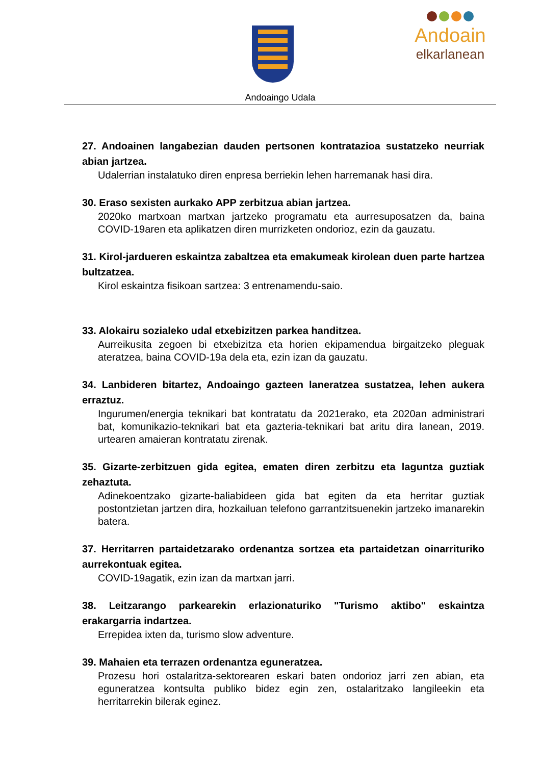Andoain
elkarlanean
Andoaingo Udala
27. Andoainen langabezian dauden pertsonen kontratazioa sustatzeko neurriak abian jartzea.
Udalerrian instalatuko diren enpresa berriekin lehen harremanak hasi dira.
30. Eraso sexisten aurkako APP zerbitzua abian jartzea.
2020ko martxoan martxan jartzeko programatu eta aurresuposatzen da, baina COVID-19aren eta aplikatzen diren murrizketen ondorioz, ezin da gauzatu.
31. Kirol-jardueren eskaintza zabaltzea eta emakumeak kirolean duen parte hartzea bultzatzea.
Kirol eskaintza fisikoan sartzea: 3 entrenamendu-saio.
33. Alokairu sozialeko udal etxebizitzen parkea handitzea.
Aurreikusita zegoen bi etxebizitza eta horien ekipamendua birgaitzeko pleguak ateratzea, baina COVID-19a dela eta, ezin izan da gauzatu.
34. Lanbideren bitartez, Andoaingo gazteen laneratzea sustatzea, lehen aukera erraztuz.
Ingurumen/energia teknikari bat kontratatu da 2021erako, eta 2020an administrari bat, komunikazio-teknikari bat eta gazteria-teknikari bat aritu dira lanean, 2019. urtearen amaieran kontratatu zirenak.
35. Gizarte-zerbitzuen gida egitea, ematen diren zerbitzu eta laguntza guztiak zehaztuta.
Adinekoentzako gizarte-baliabideen gida bat egiten da eta herritar guztiak postontzietan jartzen dira, hozkailuan telefono garrantzitsuenekin jartzeko imanarekin batera.
37. Herritarren partaidetzarako ordenantza sortzea eta partaidetzan oinarrituriko aurrekontuak egitea.
COVID-19agatik, ezin izan da martxan jarri.
38. Leitzarango parkearekin erlazionaturiko "Turismo aktibo" eskaintza erakargarria indartzea.
Errepidea ixten da, turismo slow adventure.
39. Mahaien eta terrazen ordenantza eguneratzea.
Prozesu hori ostalaritza-sektorearen eskari baten ondorioz jarri zen abian, eta eguneratzea kontsulta publiko bidez egin zen, ostalaritzako langileekin eta herritarrekin bilerak eginez.